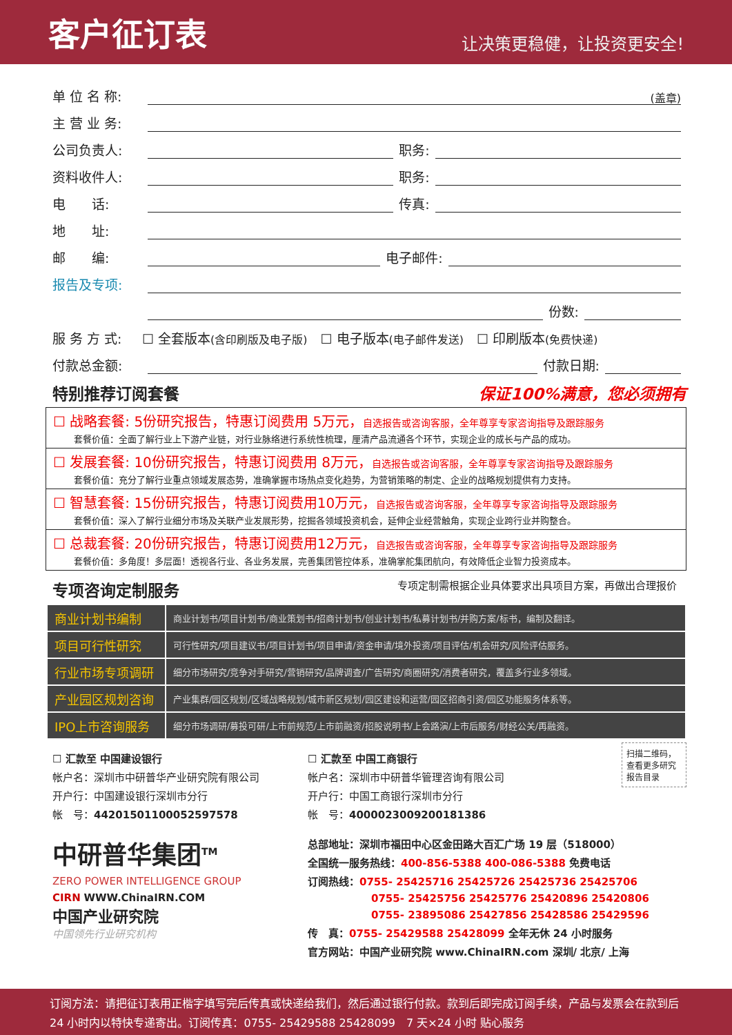客户征订表
让决策更稳健，让投资更安全!
单 位 名 称: (盖章)
主 营 业 务:
公司负责人: 职务:
资料收件人: 职务:
电　　话: 传真:
地　　址:
邮　　编: 电子邮件:
报告及专项:
份数:
服 务 方 式: ☐ 全套版本 (含印刷版及电子版)　☐ 电子版本 (电子邮件发送)　☐ 印刷版本 (免费快递)
付款总金额: 付款日期:
特别推荐订阅套餐 保证100%满意，您必须拥有
☐ 战略套餐: 5份研究报告，特惠订阅费用 5万元，自选报告或咨询客服，全年尊享专家咨询指导及跟踪服务
套餐价值：全面了解行业上下游产业链，对行业脉络进行系统性梳理，厘清产品流通各个环节，实现企业的成长与产品的成功。
☐ 发展套餐: 10份研究报告，特惠订阅费用 8万元，自选报告或咨询客服，全年尊享专家咨询指导及跟踪服务
套餐价值：充分了解行业重点领域发展态势，准确掌握市场热点变化趋势，为营销策略的制定、企业的战略规划提供有力支持。
☐ 智慧套餐: 15份研究报告，特惠订阅费用10万元，自选报告或咨询客服，全年尊享专家咨询指导及跟踪服务
套餐价值：深入了解行业细分市场及关联产业发展形势，挖掘各领域投资机会，延伸企业经营触角，实现企业跨行业并购整合。
☐ 总裁套餐: 20份研究报告，特惠订阅费用12万元，自选报告或咨询客服，全年尊享专家咨询指导及跟踪服务
套餐价值：多角度！多层面！透视各行业、各业务发展，完善集团管控体系，准确掌舵集团航向，有效降低企业智力投资成本。
专项咨询定制服务 专项定制需根据企业具体要求出具项目方案，再做出合理报价
| 商业计划书编制 | 商业计划书/项目计划书/商业策划书/招商计划书/创业计划书/私募计划书/并购方案/标书，编制及翻译。 |
| 项目可行性研究 | 可行性研究/项目建议书/项目计划书/项目申请/资金申请/境外投资/项目评估/机会研究/风险评估服务。 |
| 行业市场专项调研 | 细分市场研究/竞争对手研究/营销研究/品牌调查/广告研究/商圈研究/消费者研究，覆盖多行业多领域。 |
| 产业园区规划咨询 | 产业集群/园区规划/区域战略规划/城市新区规划/园区建设和运营/园区招商引资/园区功能服务体系等。 |
| IPO上市咨询服务 | 细分市场调研/募投可研/上市前规范/上市前融资/招股说明书/上会路演/上市后服务/财经公关/再融资。 |
☐ 汇款至 中国建设银行
帐户名：深圳市中研普华产业研究院有限公司
开户行：中国建设银行深圳市分行
帐　号：44201501100052597578
中研普华集团<sup>TM</sup>
ZERO POWER INTELLIGENCE GROUP
CIRN WWW.ChinaIRN.COM
中国产业研究院
中国领先行业研究机构
☐ 汇款至 中国工商银行
帐户名：深圳市中研普华管理咨询有限公司
开户行：中国工商银行深圳市分行
帐　号：4000023009200181386
扫描二维码，查看更多研究报告目录
总部地址：深圳市福田中心区金田路大百汇广场 19 层（518000）
全国统一服务热线：400-856-5388 400-086-5388 免费电话
订阅热线：0755- 25425716 25425726 25425736 25425706
0755- 25425756 25425776 25420896 25420806
0755- 23895086 25427856 25428586 25429596
传　真：0755- 25429588 25428099 全年无休 24 小时服务
官方网站：中国产业研究院 www.ChinaIRN.com 深圳/ 北京/ 上海
订阅方法：请把征订表用正楷字填写完后传真或快递给我们，然后通过银行付款。款到后即完成订阅手续，产品与发票会在款到后 24 小时内以特快专递寄出。订阅传真：0755- 25429588 25428099　7 天×24 小时 贴心服务